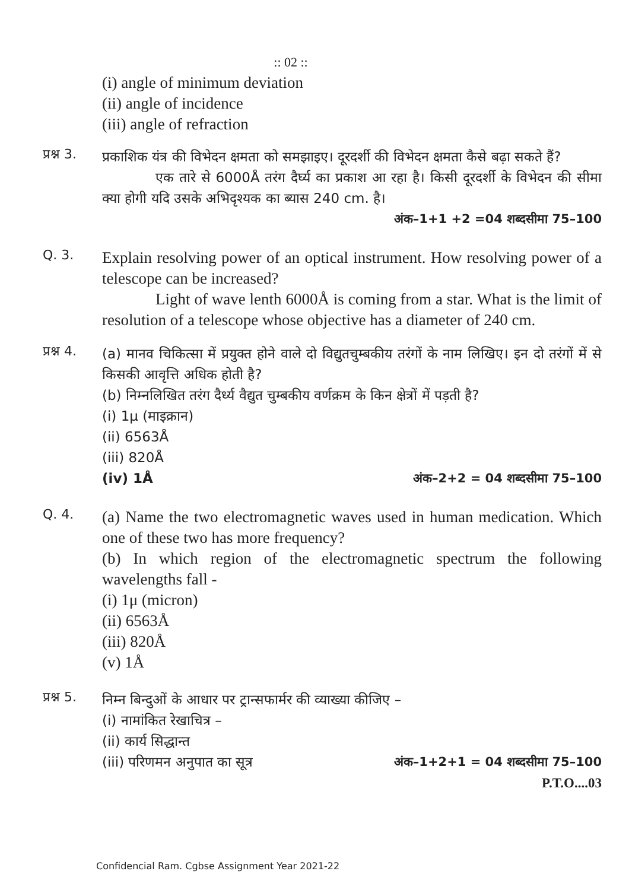:: 02 ::
(i) angle of minimum deviation
(ii) angle of incidence
(iii) angle of refraction
प्रश्न 3.
प्रकाशिक यंत्र की विभेदन क्षमता को समझाइए। दूरदर्शी की विभेदन क्षमता कैसे बढ़ा सकते हैं?
एक तारे से 6000Å तरंग दैर्घ्य का प्रकाश आ रहा है। किसी दूरदर्शी के विभेदन की सीमा क्या होगी यदि उसके अभिदृश्यक का ब्यास 240 cm. है।
अंक–1+1 +2 =04 शब्दसीमा 75–100
Q. 3.
Explain resolving power of an optical instrument. How resolving power of a telescope can be increased?
Light of wave lenth 6000Å is coming from a star. What is the limit of resolution of a telescope whose objective has a diameter of 240 cm.
प्रश्न 4.
(a) मानव चिकित्सा में प्रयुक्त होने वाले दो विद्युतचुम्बकीय तरंगों के नाम लिखिए। इन दो तरंगों में से किसकी आवृत्ति अधिक होती है?
(b) निम्नलिखित तरंग दैर्ध्य वैद्युत चुम्बकीय वर्णक्रम के किन क्षेत्रों में पड़ती है?
(i) 1μ (माइक्रान)
(ii) 6563Å
(iii) 820Å
(iv) 1Å अंक–2+2 = 04 शब्दसीमा 75–100
Q. 4.
(a) Name the two electromagnetic waves used in human medication. Which one of these two has more frequency?
(b) In which region of the electromagnetic spectrum the following wavelengths fall -
(i) 1μ (micron)
(ii) 6563Å
(iii) 820Å
(v) 1Å
प्रश्न 5.
निम्न बिन्दुओं के आधार पर ट्रान्सफार्मर की व्याख्या कीजिए –
(i) नामांकित रेखाचित्र –
(ii) कार्य सिद्धान्त
(iii) परिणमन अनुपात का सूत्र अंक–1+2+1 = 04 शब्दसीमा 75–100
P.T.O....03
Confidencial Ram. Cgbse Assignment Year 2021-22